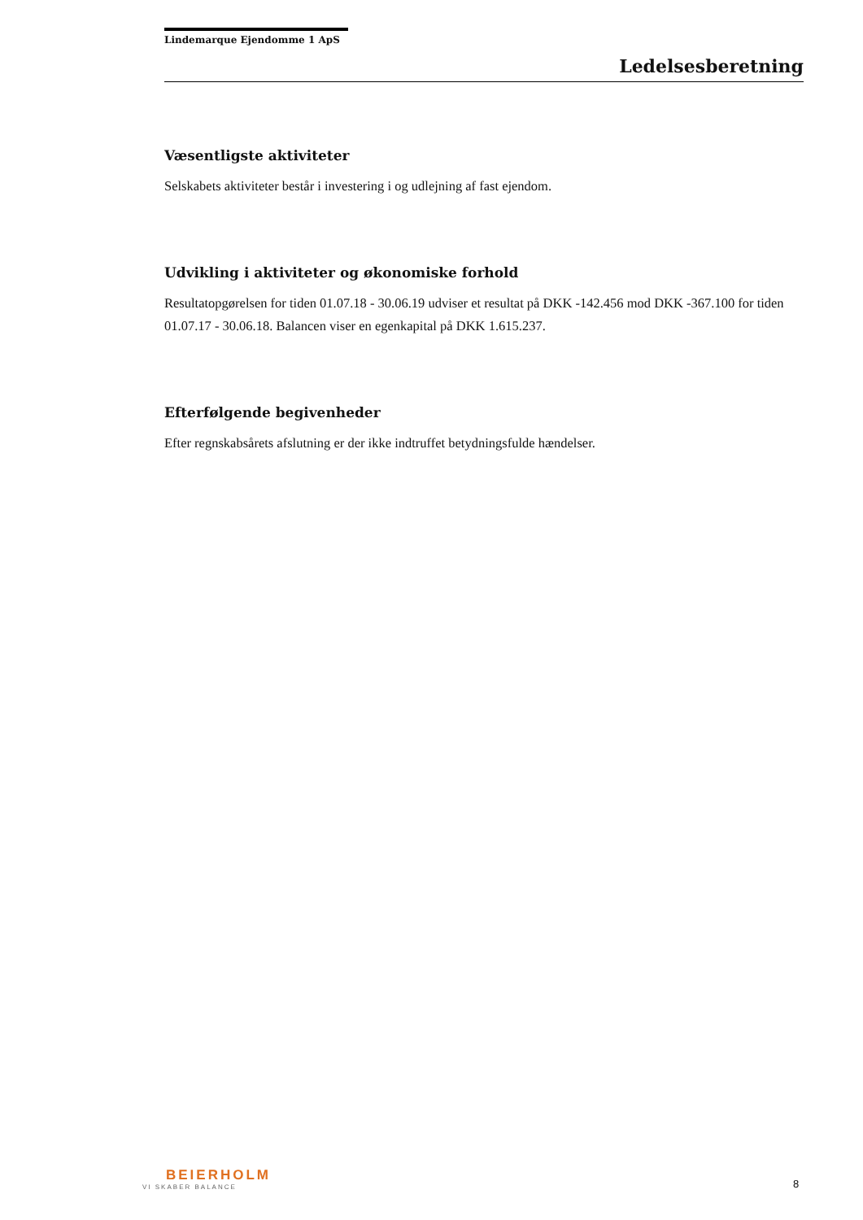Lindemarque Ejendomme 1 ApS
Ledelsesberetning
Væsentligste aktiviteter
Selskabets aktiviteter består i investering i og udlejning af fast ejendom.
Udvikling i aktiviteter og økonomiske forhold
Resultatopgørelsen for tiden 01.07.18 - 30.06.19 udviser et resultat på DKK -142.456 mod DKK -367.100 for tiden 01.07.17 - 30.06.18. Balancen viser en egenkapital på DKK 1.615.237.
Efterfølgende begivenheder
Efter regnskabsårets afslutning er der ikke indtruffet betydningsfulde hændelser.
BEIERHOLM
VI SKABER BALANCE
8